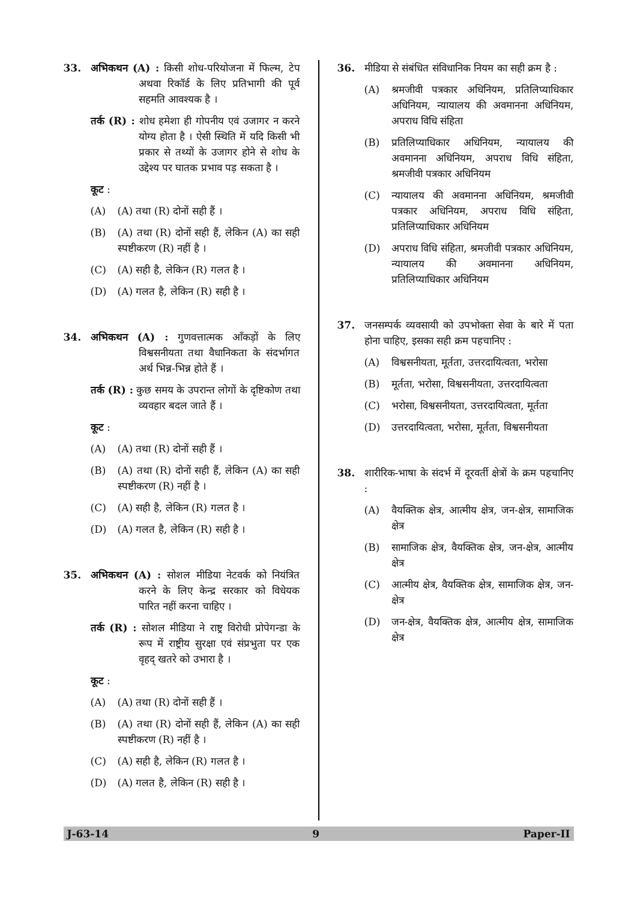33. अभिकथन (A) : किसी शोध-परियोजना में फिल्म, टेप अथवा रिकॉर्ड के लिए प्रतिभागी की पूर्व सहमति आवश्यक है ।
तर्क (R) : शोध हमेशा ही गोपनीय एवं उजागर न करने योग्य होता है । ऐसी स्थिति में यदि किसी भी प्रकार से तथ्यों के उजागर होने से शोध के उद्देश्य पर घातक प्रभाव पड़ सकता है ।
कूट :
(A) (A) तथा (R) दोनों सही हैं ।
(B) (A) तथा (R) दोनों सही हैं, लेकिन (A) का सही स्पष्टीकरण (R) नहीं है ।
(C) (A) सही है, लेकिन (R) गलत है ।
(D) (A) गलत है, लेकिन (R) सही है ।
34. अभिकथन (A) : गुणवत्तात्मक आँकड़ों के लिए विश्वसनीयता तथा वैधानिकता के संदर्भागत अर्थ भिन्न-भिन्न होते हैं ।
तर्क (R) : कुछ समय के उपरान्त लोगों के दृष्टिकोण तथा व्यवहार बदल जाते हैं ।
कूट :
(A) (A) तथा (R) दोनों सही हैं ।
(B) (A) तथा (R) दोनों सही हैं, लेकिन (A) का सही स्पष्टीकरण (R) नहीं है ।
(C) (A) सही है, लेकिन (R) गलत है ।
(D) (A) गलत है, लेकिन (R) सही है ।
35. अभिकथन (A) : सोशल मीडिया नेटवर्क को नियंत्रित करने के लिए केन्द्र सरकार को विधेयक पारित नहीं करना चाहिए ।
तर्क (R) : सोशल मीडिया ने राष्ट्र विरोधी प्रोपेगन्डा के रूप में राष्ट्रीय सुरक्षा एवं संप्रभुता पर एक वृहद् खतरे को उभारा है ।
कूट :
(A) (A) तथा (R) दोनों सही हैं ।
(B) (A) तथा (R) दोनों सही हैं, लेकिन (A) का सही स्पष्टीकरण (R) नहीं है ।
(C) (A) सही है, लेकिन (R) गलत है ।
(D) (A) गलत है, लेकिन (R) सही है ।
36. मीडिया से संबंधित संविधानिक नियम का सही क्रम है :
(A) श्रमजीवी पत्रकार अधिनियम, प्रतिलिप्याधिकार अधिनियम, न्यायालय की अवमानना अधिनियम, अपराध विधि संहिता
(B) प्रतिलिप्याधिकार अधिनियम, न्यायालय की अवमानना अधिनियम, अपराध विधि संहिता, श्रमजीवी पत्रकार अधिनियम
(C) न्यायालय की अवमानना अधिनियम, श्रमजीवी पत्रकार अधिनियम, अपराध विधि संहिता, प्रतिलिप्याधिकार अधिनियम
(D) अपराध विधि संहिता, श्रमजीवी पत्रकार अधिनियम, न्यायालय की अवमानना अधिनियम, प्रतिलिप्याधिकार अधिनियम
37. जनसम्पर्क व्यवसायी को उपभोक्ता सेवा के बारे में पता होना चाहिए, इसका सही क्रम पहचानिए :
(A) विश्वसनीयता, मूर्तता, उत्तरदायित्वता, भरोसा
(B) मूर्तता, भरोसा, विश्वसनीयता, उत्तरदायित्वता
(C) भरोसा, विश्वसनीयता, उत्तरदायित्वता, मूर्तता
(D) उत्तरदायित्वता, भरोसा, मूर्तता, विश्वसनीयता
38. शारीरिक-भाषा के संदर्भ में दूरवर्ती क्षेत्रों के क्रम पहचानिए :
(A) वैयक्तिक क्षेत्र, आत्मीय क्षेत्र, जन-क्षेत्र, सामाजिक क्षेत्र
(B) सामाजिक क्षेत्र, वैयक्तिक क्षेत्र, जन-क्षेत्र, आत्मीय क्षेत्र
(C) आत्मीय क्षेत्र, वैयक्तिक क्षेत्र, सामाजिक क्षेत्र, जन-क्षेत्र
(D) जन-क्षेत्र, वैयक्तिक क्षेत्र, आत्मीय क्षेत्र, सामाजिक क्षेत्र
J-63-14 9 Paper-II